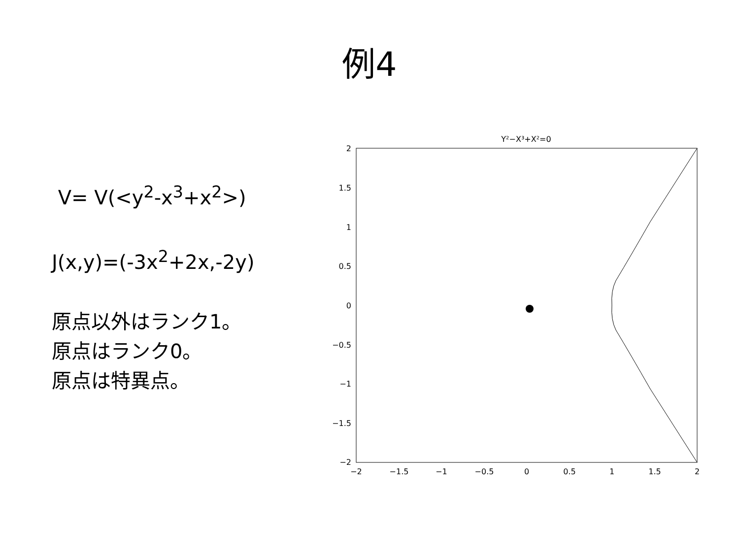例4
V= V(<y<sup>2</sup>-x<sup>3</sup>+x<sup>2</sup>>)
J(x,y)=(-3x<sup>2</sup>+2x,-2y)
原点以外はランク1。
原点はランク0。
原点は特異点。
Y²−X³+X²=0
2
1.5
1
0.5
0
−0.5
−1
−1.5
−2
−2
−1.5
−1
−0.5
0
0.5
1
1.5
2